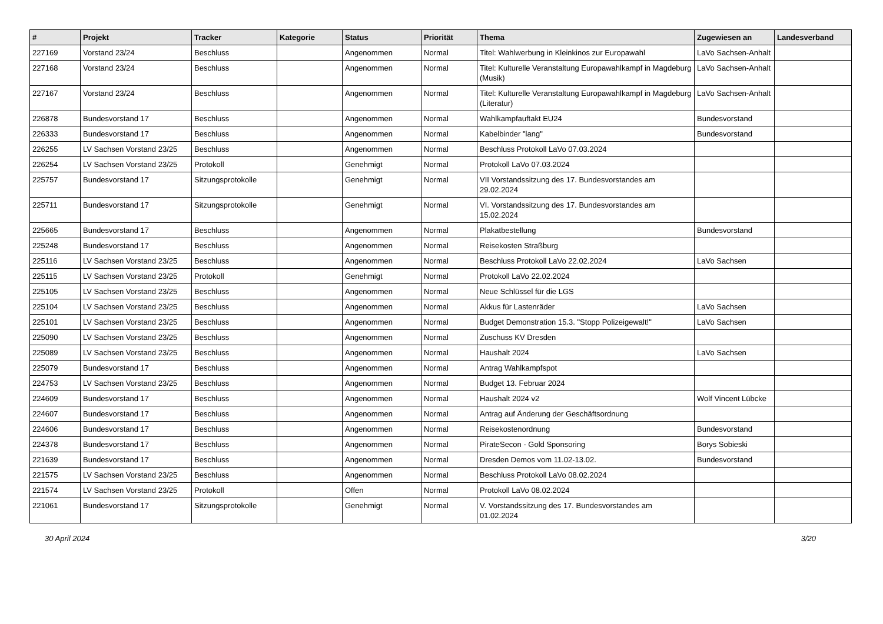| # | Projekt | Tracker | Kategorie | Status | Priorität | Thema | Zugewiesen an | Landesverband |
| --- | --- | --- | --- | --- | --- | --- | --- | --- |
| 227169 | Vorstand 23/24 | Beschluss | | Angenommen | Normal | Titel: Wahlwerbung in Kleinkinos zur Europawahl | LaVo Sachsen-Anhalt | |
| 227168 | Vorstand 23/24 | Beschluss | | Angenommen | Normal | Titel: Kulturelle Veranstaltung Europawahlkampf in Magdeburg (Musik) | LaVo Sachsen-Anhalt | |
| 227167 | Vorstand 23/24 | Beschluss | | Angenommen | Normal | Titel: Kulturelle Veranstaltung Europawahlkampf in Magdeburg (Literatur) | LaVo Sachsen-Anhalt | |
| 226878 | Bundesvorstand 17 | Beschluss | | Angenommen | Normal | Wahlkampfauftakt EU24 | Bundesvorstand | |
| 226333 | Bundesvorstand 17 | Beschluss | | Angenommen | Normal | Kabelbinder "lang" | Bundesvorstand | |
| 226255 | LV Sachsen Vorstand 23/25 | Beschluss | | Angenommen | Normal | Beschluss Protokoll LaVo 07.03.2024 | | |
| 226254 | LV Sachsen Vorstand 23/25 | Protokoll | | Genehmigt | Normal | Protokoll LaVo 07.03.2024 | | |
| 225757 | Bundesvorstand 17 | Sitzungsprotokolle | | Genehmigt | Normal | VII Vorstandssitzung des 17. Bundesvorstandes am 29.02.2024 | | |
| 225711 | Bundesvorstand 17 | Sitzungsprotokolle | | Genehmigt | Normal | VI. Vorstandssitzung des 17. Bundesvorstandes am 15.02.2024 | | |
| 225665 | Bundesvorstand 17 | Beschluss | | Angenommen | Normal | Plakatbestellung | Bundesvorstand | |
| 225248 | Bundesvorstand 17 | Beschluss | | Angenommen | Normal | Reisekosten Straßburg | | |
| 225116 | LV Sachsen Vorstand 23/25 | Beschluss | | Angenommen | Normal | Beschluss Protokoll LaVo 22.02.2024 | LaVo Sachsen | |
| 225115 | LV Sachsen Vorstand 23/25 | Protokoll | | Genehmigt | Normal | Protokoll LaVo 22.02.2024 | | |
| 225105 | LV Sachsen Vorstand 23/25 | Beschluss | | Angenommen | Normal | Neue Schlüssel für die LGS | | |
| 225104 | LV Sachsen Vorstand 23/25 | Beschluss | | Angenommen | Normal | Akkus für Lastenräder | LaVo Sachsen | |
| 225101 | LV Sachsen Vorstand 23/25 | Beschluss | | Angenommen | Normal | Budget Demonstration 15.3. "Stopp Polizeigewalt!" | LaVo Sachsen | |
| 225090 | LV Sachsen Vorstand 23/25 | Beschluss | | Angenommen | Normal | Zuschuss KV Dresden | | |
| 225089 | LV Sachsen Vorstand 23/25 | Beschluss | | Angenommen | Normal | Haushalt 2024 | LaVo Sachsen | |
| 225079 | Bundesvorstand 17 | Beschluss | | Angenommen | Normal | Antrag Wahlkampfspot | | |
| 224753 | LV Sachsen Vorstand 23/25 | Beschluss | | Angenommen | Normal | Budget 13. Februar 2024 | | |
| 224609 | Bundesvorstand 17 | Beschluss | | Angenommen | Normal | Haushalt 2024 v2 | Wolf Vincent Lübcke | |
| 224607 | Bundesvorstand 17 | Beschluss | | Angenommen | Normal | Antrag auf Änderung der Geschäftsordnung | | |
| 224606 | Bundesvorstand 17 | Beschluss | | Angenommen | Normal | Reisekostenordnung | Bundesvorstand | |
| 224378 | Bundesvorstand 17 | Beschluss | | Angenommen | Normal | PirateSecon - Gold Sponsoring | Borys Sobieski | |
| 221639 | Bundesvorstand 17 | Beschluss | | Angenommen | Normal | Dresden Demos vom 11.02-13.02. | Bundesvorstand | |
| 221575 | LV Sachsen Vorstand 23/25 | Beschluss | | Angenommen | Normal | Beschluss Protokoll LaVo 08.02.2024 | | |
| 221574 | LV Sachsen Vorstand 23/25 | Protokoll | | Offen | Normal | Protokoll LaVo 08.02.2024 | | |
| 221061 | Bundesvorstand 17 | Sitzungsprotokolle | | Genehmigt | Normal | V. Vorstandssitzung des 17. Bundesvorstandes am 01.02.2024 | | |
30 April 2024 3/20